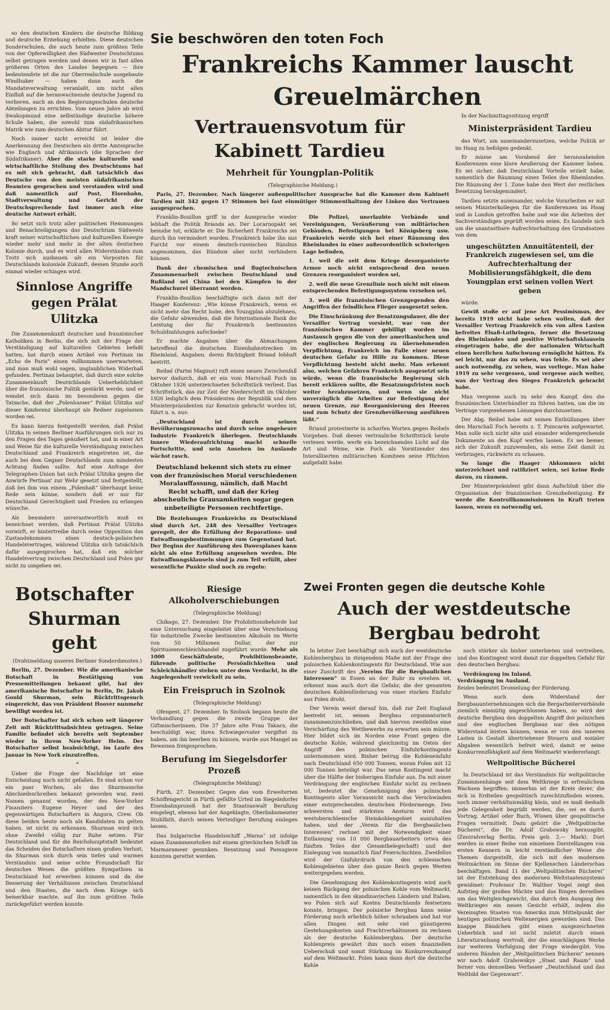so den deutschen Kindern die deutsche Bildung und deutsche Erziehung erhielten. Diese deutschen Sonderschulen, die auch heute zum größten Teile von der Opferwilligkeit des Südwester Deutschtums selbst getragen werden und denen wir in fast allen größeren Orten des Landes begegnen — ihre bedeutendste ist die zur Oberrealschule ausgebaute Windhuker — haben dann auch die Mandatsverwaltung veranlaßt, um nicht allen Einfluß auf die heranwachsende deutsche Jugend zu verlieren, auch an den Regierungsschulen deutsche Abteilungen zu errichten. Vom neuen Jahre ab wird Swakopmund eine selbständige deutsche höhere Schule haben, die sowohl zum südafrikanischen Matrik wie zum deutschen Abitur führt.
Noch immer nicht erreicht ist leider die Anerkennung des Deutschen als dritte Amtssprache wie Englisch und Afrikanisch (die Sprachen der Südafrikaner). Aber die starke kulturelle und wirtschaftliche Stellung des Deutschtums hat es mit sich gebracht, daß tatsächlich das Deutsche von den meisten südafrikanischen Beamten gesprochen und verstanden wird und daß namentlich auf Post, Eisenbahn, Stadtverwaltung und Gericht der Deutschsprechende fast immer auch eine deutsche Antwort erhält.
So setzt sich trotz aller politischen Hemmungen und Benachteiligungen das Deutschtum Südwests kraft seiner wirtschaftlichen und kulturellen Energie wieder mehr und mehr in der alten deutschen Kolonie durch, und es wird allen Widerständen zum Trotz sich ausbauen als ein Vorposten für Deutschlands koloniale Zukunft, dessen Stunde auch einmal wieder schlagen wird.
Sinnlose Angriffe gegen Prälat Ulitzka
Die Zusammenkunft deutscher und französischer Katholiken in Berlin, die sich mit der Frage der Verständigung auf kulturellen Gebieten befaßt hatten, hat durch einen Artikel von Pertinax im „Echo de Paris“ einen vollkommen unerwarteten, und man muß wohl sagen, unglaublichen Widerhall gefunden. Pertinax behauptet, daß durch eine solche Zusammenkunft Deutschlands Ueberheblichkeit über die französische Politik gestärkt werde, und er wendet sich dann im besonderen gegen die Tatsache, daß der „Polenhasser“ Prälat Ulitzka auf dieser Konferenz überhaupt als Redner zugelassen worden sei.
Es kann hierzu festgestellt werden, daß Prälat Ulitzka in seinen Berliner Ausführungen sich nur zu den Fragen des Tages geäußert hat, und in einer Art und Weise für die kulturelle Verständigung zwischen Deutschland und Frankreich eingetreten ist, die auch bei dem Gegner Deutschlands zum mindesten Achtung finden sollte. Auf eine Anfrage der Telegraphen-Union hat sich Prälat Ulitzka gegen die Anwürfe Pertinax' zur Wehr gesetzt und festgestellt, daß bei ihm von einem „Polenhaß“ überhaupt keine Rede sein könne, sondern daß er nur für Deutschland Gerechtigkeit und Frieden zu erlangen wünsche.
Als besonders unverantwortlich muß es bezeichnet werden, daß Pertinax Prälat Ulitzka vorwirft, er hintertreibe durch seine Opposition das Zustandekommen eines deutsch-polnischen Handelsvertrages, während Ulitzka sich tatsächlich dafür ausgesprochen hat, daß ein solcher Handelsvertrag zwischen Deutschland und Polen gar nicht zu umgehen sei.
Sie beschwören den toten Foch
Frankreichs Kammer lauscht Greuelmärchen
Vertrauensvotum für Kabinett Tardieu
Mehrheit für Youngplan-Politik
(Telegraphische Meldung.)
Paris, 27. Dezember. Nach längerer außenpolitischer Aussprache hat die Kammer dem Kabinett Tardieu mit 342 gegen 17 Stimmen bei fast einmütiger Stimmenthaltung der Linken das Vertrauen ausgesprochen.
Franklin-Bouillon griff in der Aussprache wieder lebhaft die Politik Briands an. Der Locarnopakt sei beinahe tot, erklärte er. Die Sicherheit Frankreichs sei durch ihn vermindert worden. Frankreich habe ihn aus Furcht vor einem deutsch-russischen Bündnis angenommen, das Bündnis aber nicht verhindern können.
Dank der chemischen und flugtechnischen Zusammenarbeit zwischen Deutschland und Rußland sei China bei den Kämpfen in der Mandschurei überrannt worden.
Franklin-Bouillon beschäftigte sich dann mit der Haager Konferenz: „Wie könne Frankreich, wenn es nicht mehr das Recht habe, den Youngplan abzulehnen, die Gefahr abwenden, daß die Internationale Bank die Leistung der für Frankreich bestimmten Schuldzahlungen aufschiebe?
Er machte Angaben über die Abmachungen betreffend die deutschen Eisenbahnstrecken im Rheinland, Angaben, deren Richtigkeit Briand lebhaft bestritt.
Reibel (Partei Maginot) ruft einen neuen Zwischenfall hervor dadurch, daß er ein vom Marschall Foch im Oktober 1926 unterzeichnetes Schriftstück verliest. Das Schriftstück, das zur Zeit der Niederschrift im Oktober 1926 lediglich dem Präsidenten der Republik und dem Ministerpräsidenten zur Kenntnis gebracht worden ist, führt u. a. aus:
„Deutschland ist durch seinen Bevölkerungszuwachs und durch seine ungeheure Industrie Frankreich überlegen. Deutschlands innere Wiederaufrichtung macht schnelle Fortschritte, und sein Ansehen im Auslande wächst rasch.
Deutschland bekennt sich stets zu einer von der französischen Moral verschiedenen Moralauffassung, nämlich, daß Macht Recht schafft, und daß der Krieg abscheuliche Grausamkeiten sogar gegen unbeteiligte Personen rechtfertige.
Die Beziehungen Frankreichs zu Deutschland sind durch Art. 248 des Versailler Vertrages geregelt, der die Erfüllung der Reparations- und Entwaffnungsbestimmungen zum Gegenstand hat. Der Beginn der Ausführung des Dawesplanes kann nicht als eine Erfüllung angesehen werden. Die Entwaffnungsklauseln sind ja zum Teil erfüllt, aber wesentliche Punkte sind noch zu regeln:
Die Polizei, unerlaubte Verbände und Vereinigungen, Veräußerung von militärischen Gebäuden, Befestigungen bei Königsberg usw. Frankreich werde sich bei einer Räumung des Rheinlandes in einer außerordentlich schwierigen Lage befinden,
1. weil die seit dem Kriege desorganisierte Armee noch nicht entsprechend den neuen Grenzen reorganisiert worden sei,
2. weil die neue Grenzlinie noch nicht mit einem entsprechenden Befestigungssystem versehen sei,
3. weil die französischen Grenzgegenden den Angriffen der feindlichen Flieger ausgesetzt seien.
Die Einschränkung der Besatzungsdauer, die der Versailler Vertrag vorsieht, war von der französischen Kammer gebilligt worden im Austausch gegen die von der amerikanischen und der englischen Regierung zu übernehmenden Verpflichtung, Frankreich im Falle einer neuen deutschen Gefahr zu Hilfe zu kommen. Diese Verpflichtung besteht nicht mehr. Man erkennt also, welchen Gefahren Frankreich ausgesetzt sein würde, wenn die französische Regierung sich bereit erklären sollte, die Besatzungsfristen noch weiter herabzusetzen, und wenn sie nicht unverzüglich die Arbeiten zur Befestigung der neuen Grenze, zur Reorganisierung des Heeres und zum Schutz der Grenzbevölkerung ausführen läßt.“
Briand protestierte in scharfen Worten gegen Reibels Vorgehen. Daß dieses vertrauliche Schriftstück heute verlesen werde, werfe ein bezeichnendes Licht auf die Art und Weise, wie Foch als Vorsitzender des Interalliierten militärischen Komitees seine Pflichten aufgefaßt habe.
In der Nachmittagssitzung ergriff
Ministerpräsident Tardieu
das Wort, um auseinanderzusetzen, welche Politik er im Haag zu befolgen gedenkt.
Er müsse am Vorabend der herannahenden Konferenzen eine klare Aeußerung der Kammer haben. Es sei sicher, daß Deutschland Vorteile erzielt habe, namentlich die Räumung eines Teiles des Rheinlandes. Die Räumung der 1. Zone habe den Wert der restlichen Besetzung herabgemindert.
Tardieu setzte auseinander, welche Vorarbeiten er mit seinen Ministerkollegen für die Konferenzen im Haag und in London getroffen habe und wie die Arbeiten der Sachverständigen geprüft worden seien. Es handele sich um die unantastbare Aufrechterhaltung des Grundsatzes von dem
ungeschützten Annuitätenteil, der Frankreich zugewiesen sei, um die Aufrechterhaltung der Mobilisierungsfähigkeit, die dem Youngplan erst seinen vollen Wert geben
würde.
Gewiß stoße er auf jene Art Pessimismus, der bereits 1919 nicht habe sehen wollen, daß der Versailler Vertrag Frankreich ein von allen Lasten befreites Elsaß-Lothringen, ferner die Besetzung des Rheinlandes und positive Wirtschaftsklauseln eingetragen habe, die der nationalen Wirtschaft einen herrlichen Aufschwung ermöglicht hätten. Es sei leicht, nur das zu sehen, was fehle. Es sei aber auch notwendig, zu sehen, was vorliege. Man habe 1919 zu sehr vergessen, und vergesse auch weiter, was der Vertrag des Sieges Frankreich gebracht habe.
Man vergesse auch zu sehr den Kampf, den die französischen Unterhändler zu führen hatten, um die im Vertrage vorgesehenen Lösungen durchzusetzen.
Der Abg. Reibel habe mit seinen Enthüllungen über den Marschall Foch bereits z. T. Poincarés aufgewartet. Man solle sich nicht alte und einander widersprechende Dokumente an den Kopf werfen lassen. Es sei besser, sich der Zukunft zuzuwenden, als seine Zeit damit zu verbringen, rückwärts zu schauen.
So lange die Haager Abkommen nicht unterzeichnet und ratifiziert seien, sei keine Rede davon, zu räumen.
Der Ministerpräsident gibt dann Aufschluß über die Organisation der französischen Grenzbefestigung. Er werde die Kontrollkommissionen in Kraft treten lassen, wenn es notwendig sei.
Botschafter Shurman geht
(Drahtmeldung unseres Berliner Sonderdienstes.)
Berlin, 27. Dezember. Wie die amerikanische Botschaft in Bestätigung von Pressemitteilungen bekannt gibt, hat der amerikanische Botschafter in Berlin, Dr. Jakob Gould Shurman, sein Rücktrittsgesuch eingereicht, das von Präsident Hoover nunmehr bewilligt worden ist.
Der Botschafter hat sich schon seit längerer Zeit mit Rücktrittsabsichten getragen. Seine Familie befindet sich bereits seit September wieder in ihrem New-Yorker Heim. Der Botschafter selbst beabsichtigt, im Laufe des Januar in New York einzutreffen.
*
Ueber die Frage der Nachfolge ist eine Entscheidung noch nicht gefallen. Es sind schon vor ein paar Wochen, als das Shurmansche Abschiedsschreiben bekannt geworden war, zwei Namen genannt worden, der des New-Yorker Finanziers Eugene Heyer und der des gegenwärtigen Botschafters in Angora, Crew. Ob diese beiden heute noch als Kandidaten zu gelten haben, ist nicht zu erkennen. Shurman wird sich ohne Zweifel völlig zur Ruhe setzen. Für Deutschland und für die Reichshauptstadt bedeutet das Scheiden des Botschafters einen großen Verlust, da Shurman sich durch sein tiefes und warmes Verständnis und seine echte Freundschaft für deutsches Wesen die größten Sympathien in Deutschland hat erwerben können und da die Besserung der Verhältnisse zwischen Deutschland und den Staaten, die nach dem Kriege sich bemerkbar machte, auf ihn zum größten Teile zurückgeführt werden konnte.
Riesige Alkoholverschiebungen
(Telegraphische Meldung)
Chikago, 27. Dezember. Die Prohibitionsbehörde hat eine Untersuchung eingeleitet über eine Verschiebung für industrielle Zwecke bestimmten Alkohols im Werte von 50 Millionen Dollar, der zur Spirituosenschleichhandel zugeführt wurde. Mehr als 1000 Geschäftsleute, Prohibitionsbeamte, führende politische Persönlichkeiten und Schleichhändler stehen unter dem Verdacht, in die Angelegenheit verwickelt zu sein.
Ein Freispruch in Szolnok
(Telegraphische Meldung)
Ofenpest, 27. Dezember. In Szolnok begann heute die Verhandlung gegen die zweite Gruppe der Giftmischerinnen. Die 37 Jahre alte Frau Takacs, die beschuldigt war, ihren Schwiegervater vergiftet zu haben, um ihn beerben zu können, wurde aus Mangel an Beweisen freigesprochen.
Berufung im Siegelsdorfer Prozeß
(Telegraphische Meldung)
Fürth, 27. Dezember. Gegen das vom Erweiterten Schöffengericht in Fürth gefällte Urteil im Siegelsdorfer Eisenbahnprozeß hat der Staatsanwalt Berufung eingelegt, ebenso hat der Angeklagte, Oberbahnmeister Stuhlfath, durch seinen Verteidiger Berufung einlegen lassen.
Das bulgarische Handelsschiff „Warna“ ist infolge eines Zusammenstoßes mit einem griechischen Schiff im Marmarameer gesunken. Besatzung und Passagiere konnten gerettet werden.
Zwei Fronten gegen die deutsche Kohle
Auch der westdeutsche Bergbau bedroht
In letzter Zeit beschäftigt sich auch der westdeutsche Kohlenbergbau in steigendem Maße mit der Frage des polnischen Kohlenkontingents für Deutschland. Wie aus einer Zuschrift des „Vereins für die Bergbaulichen Interessen“ in Essen an der Ruhr zu ersehen ist, erkennt man auch dort die Gefahr, die der gesamten deutschen Kohlenförderung von einer starken Einfuhr aus Polen droht.
Der Verein weist darauf hin, daß zur Zeit England bestrebt ist, seinen Bergbau organisatorisch zusammenzuschließen, und daß hiervon zweifellos eine Verschärfung des Wettbewerbs zu erwarten sein müsse. Hier bildet sich im Norden eine Front gegen die deutsche Kohle, während gleichzeitig im Osten der Angriff des polnischen Einfuhrkontingents unternommen wird. Bisher betrug die Kohleneinfuhr nach Deutschland 650 000 Tonnen, woran Polen mit 12 000 Tonnen beteiligt war. Das neue Kontingent macht über die Hälfte der bisherigen Einfuhr aus. Da mit einer Verdrängung der englischen Einfuhr nicht zu rechnen ist, bedeutet die Genehmigung des polnischen Kontingents aller Voraussicht nach das Verschwinden einer entsprechenden deutschen Fördermenge. Den schwersten und stärksten Ansturm wird das westoberschlesische Steinkohlengebiet auszuhalten haben, und der „Verein für die Bergbaulichen Interessen“ rechnet mit der Notwendigkeit einer Entlassung von 10 000 Bergbauarbeitern (etwa des fünften Teiles der Gesamtbelegschaft) und der Einlegung von monatlich fünf Feierschichten. Zweifellos wird der Ginfuhrdruck von den schlesischen Kohlengebieten über das ganze Reich gegen Westen weitergegeben werden.
Die Genehmigung des Kohlenkontingents wird auch keinen Rückgang der polnischen Kohle vom Weltmarkt, namentlich in den skandinavischen Ländern und Italien, wo Polen sich auf Kosten Deutschlands festsetzen konnte, bringen. Der polnische Bergbau kann seine Förderung noch erheblich höher schrauben und hat vor allen Dingen mit sehr viel günstigeren Gestehungskosten und Frachtverhältnissen zu rechnen als der deutsche Kohlenbergbau. Der deutsche Kohlenpreis gewährt ihm noch einen finanziellen Ueberschuß und somit Stärkung im Konkurrenzkampf auf dem Weltmarkt. Polen kann dann dort die deutsche Kohle
noch stärker als bisher unterbieten und vertreiben, und das Kontingent wird damit zur doppelten Gefahr für den deutschen Bergbau:
Verdrängung im Inland,
Verdrängung im Ausland.
Beides bedeutet Drosselung der Förderung.
Wenn auch dem Widerstand der Bergbauunternehmungen sich die Bergarbeiterverbände ziemlich einmütig angeschlossen haben, so wird der deutsche Bergbau den doppelten Angriff des polnischen und des englischen Bergbaus nur den nötigen Widerstand leisten können, wenn er von den inneren Lasten in Gestalt übertriebener Steuern und sozialer Abgaben wesentlich befreit wird, damit er seine Konkurrenzfähigkeit auf dem Weltmarkt wiedererlangt.
Weltpolitische Bücherei
In Deutschland ist das Verständnis für weltpolitische Zusammenhänge seit dem Weltkriege in erfreulichem Wachsen begriffen; immerhin ist der Kreis derer, die sich in Erdteilen geopolitisch zurechtzufinden wissen, noch immer verhältnismäßig klein, und es muß deshalb jede Gelegenheit begrüßt werden, die, sei es durch Vortrag, Artikel oder Buch, Wissen über geopolitische Fragen vermittelt. Dazu gehört die „Weltpolitische Bücherei“, die Dr. Adolf Grabowsky herausgibt. (Zentralverlag Berlin. Preis geb. 3,— Mark). Dort werden in einer Reihe von einzelnen Darstellungen von ersten Kennern in leicht verständlicher Weise die Themen dargestellt, die sich mit den modernen Weltmächten im Sinne der Kjellenschen Länderschau beschäftigen. Band 11 der „Weltpolitischen Bücherei“ ist der Entstehung des modernen Weltstaatensystems gewidmet: Professor Dr. Walther Vogel zeigt den Aufstieg der großen Mächte und das Ringen derselben um das Weltgleichgewicht, das durch den Ausgang des Weltkrieges ein neues Gesicht erhält, indem die Vereinigten Staaten von Amerika zum Mittelpunkt der heutigen politischen Weltenergien geworden sind. Das knappe Bändchen gibt einen ausgezeichneten Ueberblick und ist nicht zuletzt durch einen Literaturanhang wertvoll, der die einschlägigen Werke zur weiteren Verfolgung der Frage wiedergibt. Von anderen Bänden der „Weltpolitischen Bücherei“ nennen wir noch Adolf Grabowskys „Staat und Raum“ und ferner von demselben Verfasser „Deutschland und das Weltbild der Gegenwart“.